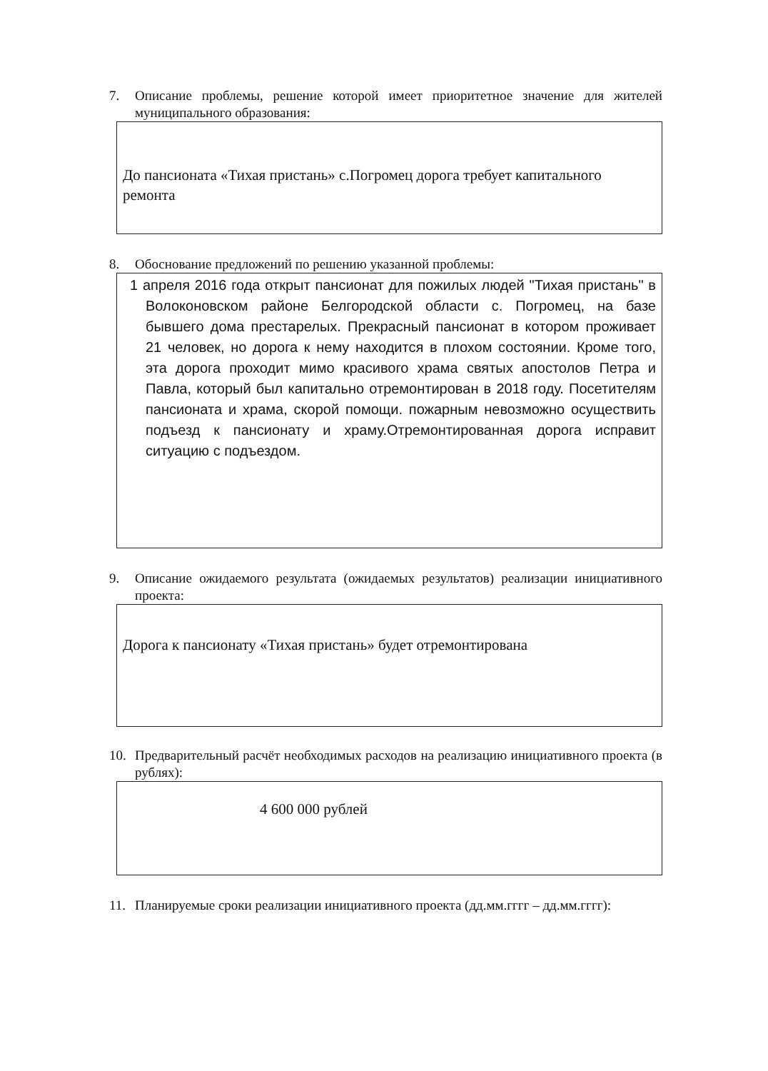7. Описание проблемы, решение которой имеет приоритетное значение для жителей муниципального образования:
До пансионата «Тихая пристань» с.Погромец дорога требует капитального ремонта
8. Обоснование предложений по решению указанной проблемы:
1 апреля 2016 года открыт пансионат для пожилых людей "Тихая пристань" в Волоконовском районе Белгородской области с. Погромец, на базе бывшего дома престарелых. Прекрасный пансионат в котором проживает 21 человек, но дорога к нему находится в плохом состоянии. Кроме того, эта дорога проходит мимо красивого храма святых апостолов Петра и Павла, который был капитально отремонтирован в 2018 году. Посетителям пансионата и храма, скорой помощи. пожарным невозможно осуществить подъезд к пансионату и храму.Отремонтированная дорога исправит ситуацию с подъездом.
9. Описание ожидаемого результата (ожидаемых результатов) реализации инициативного проекта:
Дорога к пансионату «Тихая пристань» будет отремонтирована
10. Предварительный расчёт необходимых расходов на реализацию инициативного проекта (в рублях):
4 600 000 рублей
11. Планируемые сроки реализации инициативного проекта (дд.мм.гггг – дд.мм.гггг):